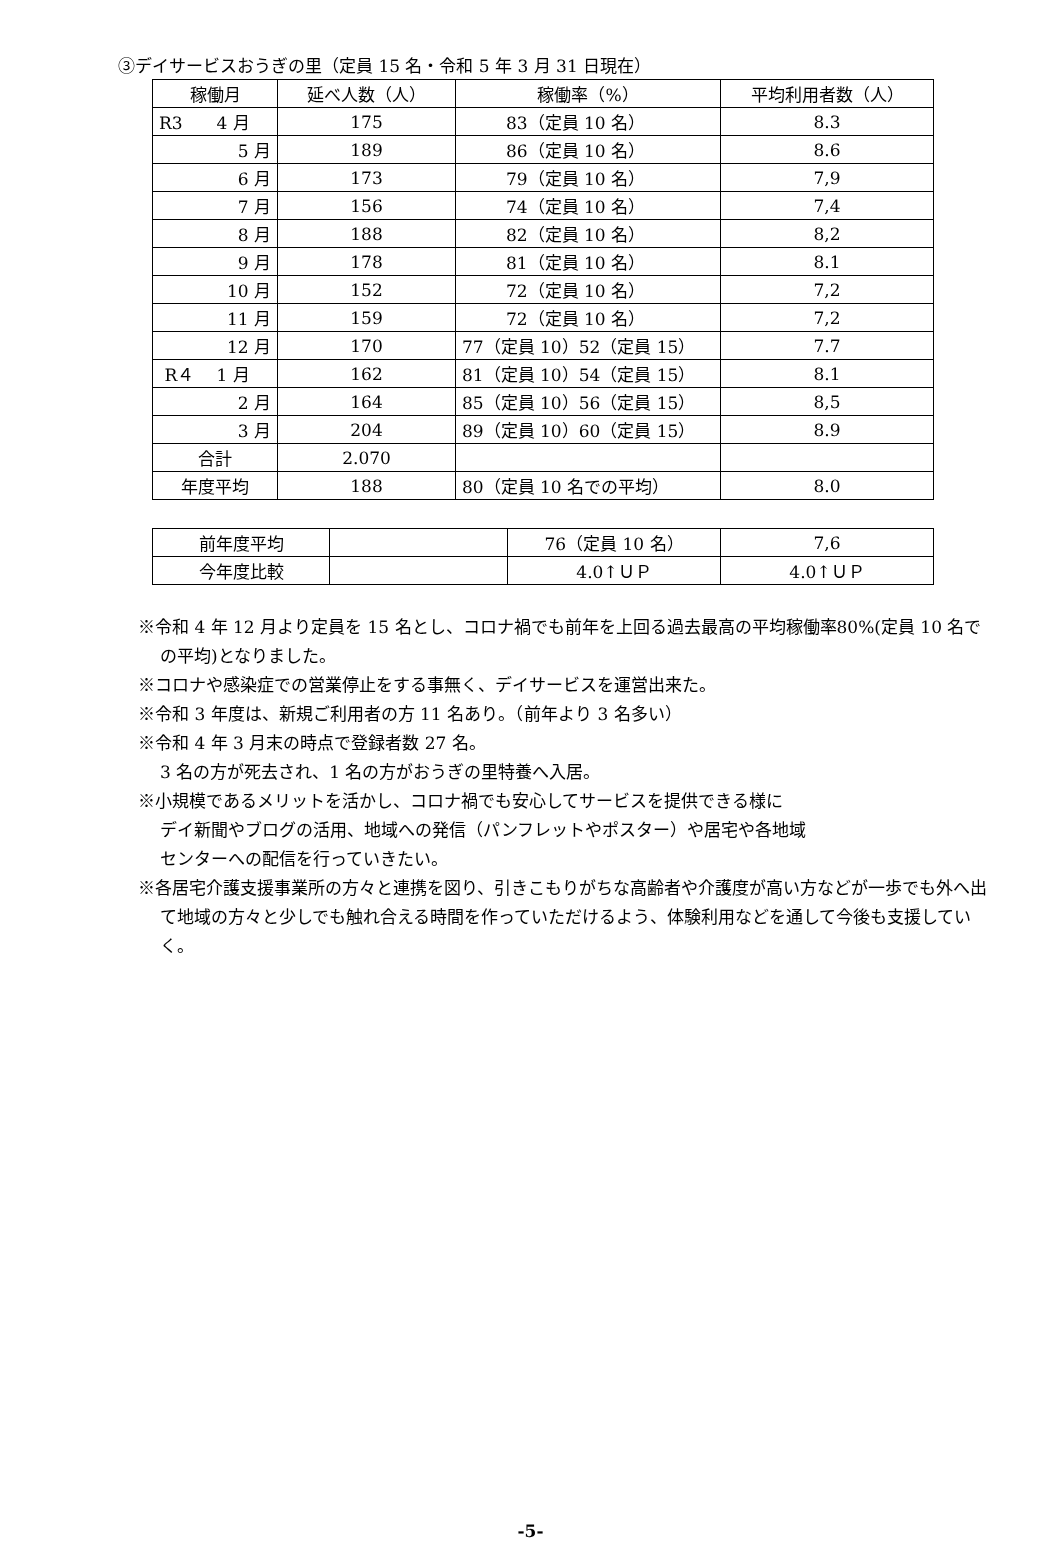③デイサービスおうぎの里（定員 15 名・令和 5 年 3 月 31 日現在）
| 稼働月 | 延べ人数（人） | 稼働率（%） | 平均利用者数（人） |
| --- | --- | --- | --- |
| R3 4 月 | 175 | 83（定員 10 名） | 8.3 |
| 5 月 | 189 | 86（定員 10 名） | 8.6 |
| 6 月 | 173 | 79（定員 10 名） | 7,9 |
| 7 月 | 156 | 74（定員 10 名） | 7,4 |
| 8 月 | 188 | 82（定員 10 名） | 8,2 |
| 9 月 | 178 | 81（定員 10 名） | 8.1 |
| 10 月 | 152 | 72（定員 10 名） | 7,2 |
| 11 月 | 159 | 72（定員 10 名） | 7,2 |
| 12 月 | 170 | 77（定員 10）52（定員 15） | 7.7 |
| R４ 1 月 | 162 | 81（定員 10）54（定員 15） | 8.1 |
| 2 月 | 164 | 85（定員 10）56（定員 15） | 8,5 |
| 3 月 | 204 | 89（定員 10）60（定員 15） | 8.9 |
| 合計 | 2.070 | | |
| 年度平均 | 188 | 80（定員 10 名での平均） | 8.0 |
| 前年度平均 | | 76（定員 10 名） | 7,6 |
| 今年度比較 | | 4.0↑ＵＰ | 4.0↑ＵＰ |
※令和 4 年 12 月より定員を 15 名とし、コロナ禍でも前年を上回る過去最高の平均稼働率80%(定員 10 名での平均)となりました。
※コロナや感染症での営業停止をする事無く、デイサービスを運営出来た。
※令和 3 年度は、新規ご利用者の方 11 名あり。（前年より 3 名多い）
※令和 4 年 3 月末の時点で登録者数 27 名。
3 名の方が死去され、1 名の方がおうぎの里特養へ入居。
※小規模であるメリットを活かし、コロナ禍でも安心してサービスを提供できる様に
デイ新聞やブログの活用、地域への発信（パンフレットやポスター）や居宅や各地域
センターへの配信を行っていきたい。
※各居宅介護支援事業所の方々と連携を図り、引きこもりがちな高齢者や介護度が高い方などが一歩でも外へ出て地域の方々と少しでも触れ合える時間を作っていただけるよう、体験利用などを通して今後も支援していく。
-5-